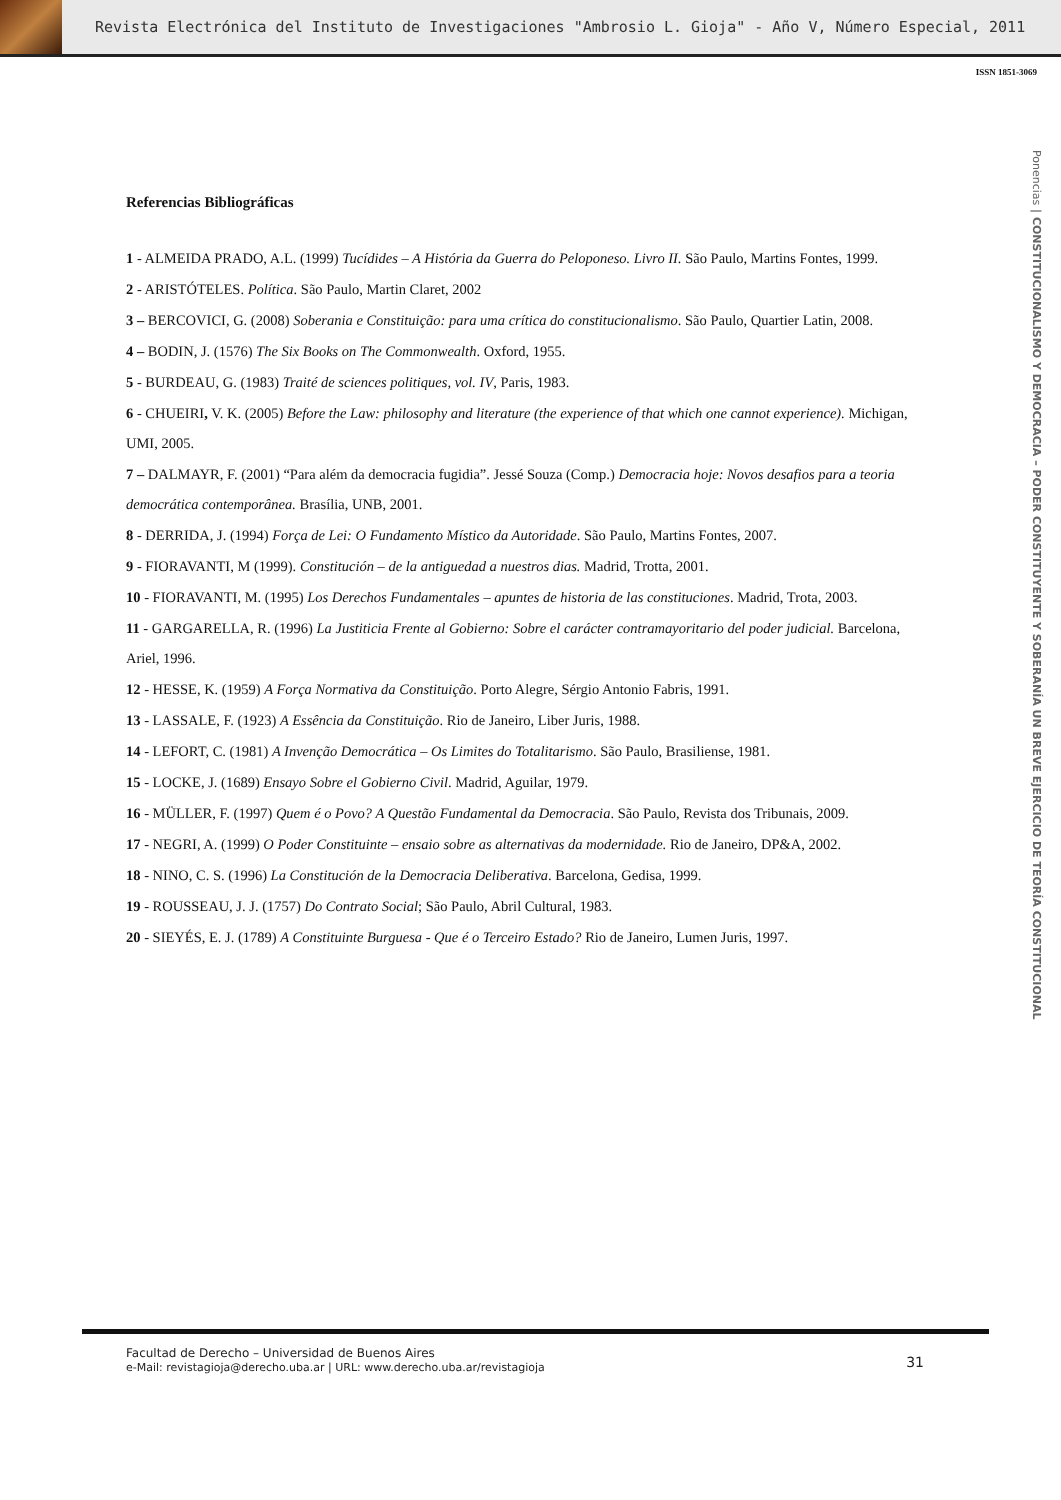Revista Electrónica del Instituto de Investigaciones "Ambrosio L. Gioja" - Año V, Número Especial, 2011
ISSN 1851-3069
Ponencias | CONSTITUCIONALISMO Y DEMOCRACIA – PODER CONSTITUYENTE Y SOBERANÍA UN BREVE EJERCICIO DE TEORÍA CONSTITUCIONAL
Referencias Bibliográficas
1 - ALMEIDA PRADO, A.L. (1999) Tucídides – A História da Guerra do Peloponeso. Livro II. São Paulo, Martins Fontes, 1999.
2 - ARISTÓTELES. Política. São Paulo, Martin Claret, 2002
3 – BERCOVICI, G. (2008) Soberania e Constituição: para uma crítica do constitucionalismo. São Paulo, Quartier Latin, 2008.
4 – BODIN, J. (1576) The Six Books on The Commonwealth. Oxford, 1955.
5 - BURDEAU, G. (1983) Traité de sciences politiques, vol. IV, Paris, 1983.
6 - CHUEIRI, V. K. (2005) Before the Law: philosophy and literature (the experience of that which one cannot experience). Michigan, UMI, 2005.
7 – DALMAYR, F. (2001) “Para além da democracia fugidia”. Jessé Souza (Comp.) Democracia hoje: Novos desafios para a teoria democrática contemporânea. Brasília, UNB, 2001.
8 - DERRIDA, J. (1994) Força de Lei: O Fundamento Místico da Autoridade. São Paulo, Martins Fontes, 2007.
9 - FIORAVANTI, M (1999). Constitución – de la antiguedad a nuestros dias. Madrid, Trotta, 2001.
10 - FIORAVANTI, M. (1995) Los Derechos Fundamentales – apuntes de historia de las constituciones. Madrid, Trota, 2003.
11 - GARGARELLA, R. (1996) La Justiticia Frente al Gobierno: Sobre el carácter contramayoritario del poder judicial. Barcelona, Ariel, 1996.
12 - HESSE, K. (1959) A Força Normativa da Constituição. Porto Alegre, Sérgio Antonio Fabris, 1991.
13 - LASSALE, F. (1923) A Essência da Constituição. Rio de Janeiro, Liber Juris, 1988.
14 - LEFORT, C. (1981) A Invenção Democrática – Os Limites do Totalitarismo. São Paulo, Brasiliense, 1981.
15 - LOCKE, J. (1689) Ensayo Sobre el Gobierno Civil. Madrid, Aguilar, 1979.
16 - MÜLLER, F. (1997) Quem é o Povo? A Questão Fundamental da Democracia. São Paulo, Revista dos Tribunais, 2009.
17 - NEGRI, A. (1999) O Poder Constituinte – ensaio sobre as alternativas da modernidade. Rio de Janeiro, DP&A, 2002.
18 - NINO, C. S. (1996) La Constitución de la Democracia Deliberativa. Barcelona, Gedisa, 1999.
19 - ROUSSEAU, J. J. (1757) Do Contrato Social; São Paulo, Abril Cultural, 1983.
20 - SIEYÉS, E. J. (1789) A Constituinte Burguesa - Que é o Terceiro Estado? Rio de Janeiro, Lumen Juris, 1997.
Facultad de Derecho – Universidad de Buenos Aires
e-Mail: revistagioja@derecho.uba.ar | URL: www.derecho.uba.ar/revistagioja
31